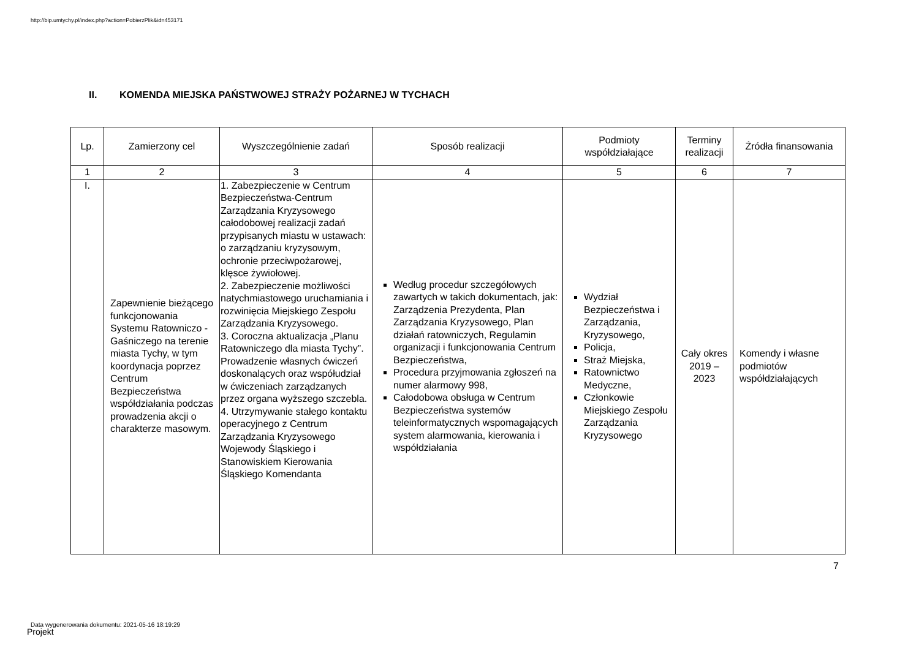http://bip.umtychy.pl/index.php?action=PobierzPlik&id=453171
II. KOMENDA MIEJSKA PAŃSTWOWEJ STRAŻY POŻARNEJ W TYCHACH
| Lp. | Zamierzony cel | Wyszczególnienie zadań | Sposób realizacji | Podmioty współdziałające | Terminy realizacji | Źródła finansowania |
| --- | --- | --- | --- | --- | --- | --- |
| 1 | 2 | 3 | 4 | 5 | 6 | 7 |
| I. | Zapewnienie bieżącego funkcjonowania Systemu Ratowniczo - Gaśniczego na terenie miasta Tychy, w tym koordynacja poprzez Centrum Bezpieczeństwa współdziałania podczas prowadzenia akcji o charakterze masowym. | 1. Zabezpieczenie w Centrum Bezpieczeństwa-Centrum Zarządzania Kryzysowego całodobowej realizacji zadań przypisanych miastu w ustawach: o zarządzaniu kryzysowym, ochronie przeciwpożarowej, klęsce żywiołowej. 2. Zabezpieczenie możliwości natychmiastowego uruchamiania i rozwinięcia Miejskiego Zespołu Zarządzania Kryzysowego. 3. Coroczna aktualizacja „Planu Ratowniczego dla miasta Tychy”. Prowadzenie własnych ćwiczeń doskonalących oraz współudział w ćwiczeniach zarządzanych przez organa wyższego szczebla. 4. Utrzymywanie stałego kontaktu operacyjnego z Centrum Zarządzania Kryzysowego Wojewody Śląskiego i Stanowiskiem Kierowania Śląskiego Komendanta | Według procedur szczegółowych zawartych w takich dokumentach, jak: Zarządzenia Prezydenta, Plan Zarządzania Kryzysowego, Plan działań ratowniczych, Regulamin organizacji i funkcjonowania Centrum Bezpieczeństwa, Procedura przyjmowania zgłoszeń na numer alarmowy 998, Całodobowa obsługa w Centrum Bezpieczeństwa systemów teleinformatycznych wspomagających system alarmowania, kierowania i współdziałania | Wydział Bezpieczeństwa i Zarządzania, Kryzysowego, Policja, Straż Miejska, Ratownictwo Medyczne, Członkowie Miejskiego Zespołu Zarządzania Kryzysowego | Cały okres 2019 – 2023 | Komendy i własne podmiotów współdziałających |
7
Data wygenerowania dokumentu: 2021-05-16 18:19:29
Projekt